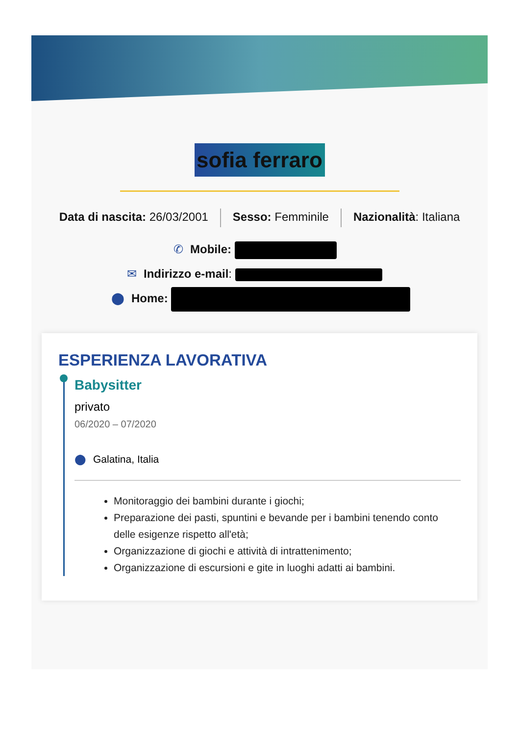sofia ferraro
Data di nascita: 26/03/2001 Sesso: Femminile Nazionalità: Italiana
✆ Mobile:
✉ Indirizzo e-mail:
⬤ Home:
ESPERIENZA LAVORATIVA
Babysitter
privato
06/2020 – 07/2020
⬤ Galatina, Italia
Monitoraggio dei bambini durante i giochi;
Preparazione dei pasti, spuntini e bevande per i bambini tenendo conto delle esigenze rispetto all'età;
Organizzazione di giochi e attività di intrattenimento;
Organizzazione di escursioni e gite in luoghi adatti ai bambini.